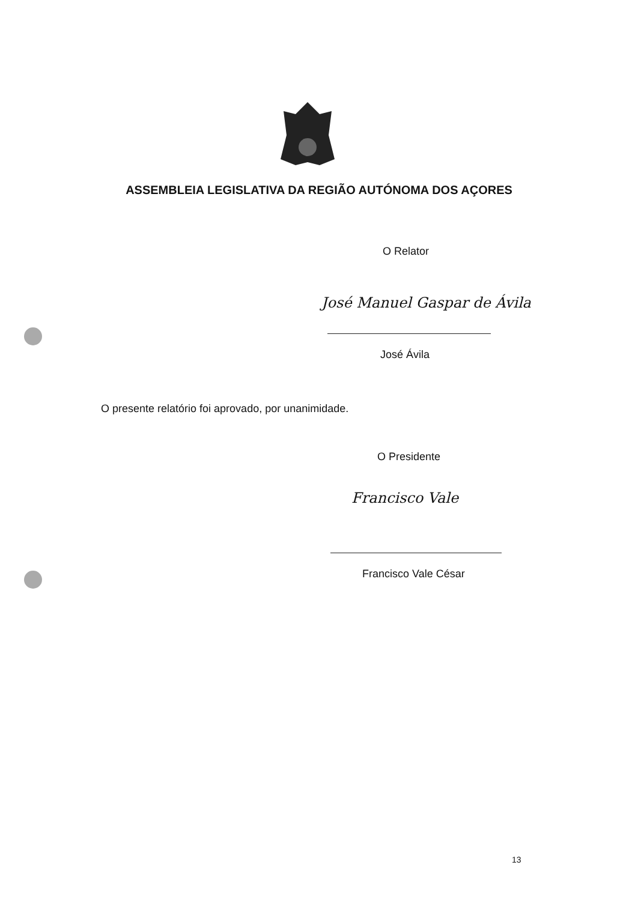ASSEMBLEIA LEGISLATIVA DA REGIÃO AUTÓNOMA DOS AÇORES
O Relator
José Manuel Gaspar de Ávila
José Ávila
O presente relatório foi aprovado, por unanimidade.
O Presidente
Francisco Vale
Francisco Vale César
13